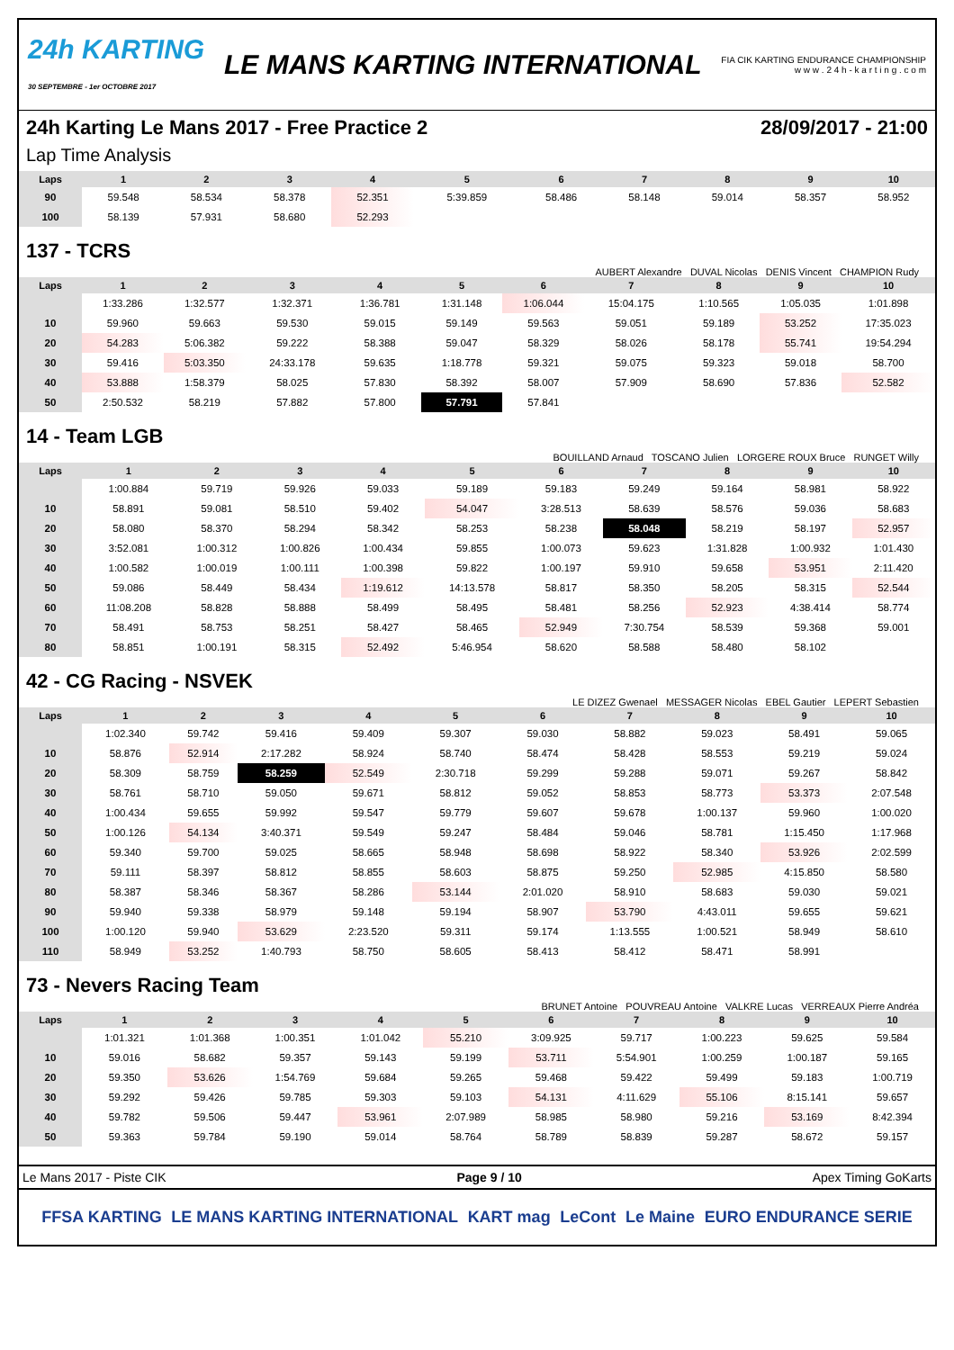24h KARTING
30 SEPTEMBRE - 1er OCTOBRE 2017
LE MANS KARTING INTERNATIONAL
FIA CIK KARTING ENDURANCE CHAMPIONSHIP
w w w . 2 4 h - k a r t i n g . c o m
24h Karting Le Mans 2017 - Free Practice 2 28/09/2017 - 21:00
Lap Time Analysis
| Laps | 1 | 2 | 3 | 4 | 5 | 6 | 7 | 8 | 9 | 10 |
| --- | --- | --- | --- | --- | --- | --- | --- | --- | --- | --- |
| 90 | 59.548 | 58.534 | 58.378 | 52.351 | 5:39.859 | 58.486 | 58.148 | 59.014 | 58.357 | 58.952 |
| 100 | 58.139 | 57.931 | 58.680 | 52.293 | | | | | | |
137 - TCRS
AUBERT Alexandre DUVAL Nicolas DENIS Vincent CHAMPION Rudy
| Laps | 1 | 2 | 3 | 4 | 5 | 6 | 7 | 8 | 9 | 10 |
| --- | --- | --- | --- | --- | --- | --- | --- | --- | --- | --- |
| | 1:33.286 | 1:32.577 | 1:32.371 | 1:36.781 | 1:31.148 | 1:06.044 | 15:04.175 | 1:10.565 | 1:05.035 | 1:01.898 |
| 10 | 59.960 | 59.663 | 59.530 | 59.015 | 59.149 | 59.563 | 59.051 | 59.189 | 53.252 | 17:35.023 |
| 20 | 54.283 | 5:06.382 | 59.222 | 58.388 | 59.047 | 58.329 | 58.026 | 58.178 | 55.741 | 19:54.294 |
| 30 | 59.416 | 5:03.350 | 24:33.178 | 59.635 | 1:18.778 | 59.321 | 59.075 | 59.323 | 59.018 | 58.700 |
| 40 | 53.888 | 1:58.379 | 58.025 | 57.830 | 58.392 | 58.007 | 57.909 | 58.690 | 57.836 | 52.582 |
| 50 | 2:50.532 | 58.219 | 57.882 | 57.800 | 57.791 | 57.841 | | | | |
14 - Team LGB
BOUILLAND Arnaud TOSCANO Julien LORGERE ROUX Bruce RUNGET Willy
| Laps | 1 | 2 | 3 | 4 | 5 | 6 | 7 | 8 | 9 | 10 |
| --- | --- | --- | --- | --- | --- | --- | --- | --- | --- | --- |
| | 1:00.884 | 59.719 | 59.926 | 59.033 | 59.189 | 59.183 | 59.249 | 59.164 | 58.981 | 58.922 |
| 10 | 58.891 | 59.081 | 58.510 | 59.402 | 54.047 | 3:28.513 | 58.639 | 58.576 | 59.036 | 58.683 |
| 20 | 58.080 | 58.370 | 58.294 | 58.342 | 58.253 | 58.238 | 58.048 | 58.219 | 58.197 | 52.957 |
| 30 | 3:52.081 | 1:00.312 | 1:00.826 | 1:00.434 | 59.855 | 1:00.073 | 59.623 | 1:31.828 | 1:00.932 | 1:01.430 |
| 40 | 1:00.582 | 1:00.019 | 1:00.111 | 1:00.398 | 59.822 | 1:00.197 | 59.910 | 59.658 | 53.951 | 2:11.420 |
| 50 | 59.086 | 58.449 | 58.434 | 1:19.612 | 14:13.578 | 58.817 | 58.350 | 58.205 | 58.315 | 52.544 |
| 60 | 11:08.208 | 58.828 | 58.888 | 58.499 | 58.495 | 58.481 | 58.256 | 52.923 | 4:38.414 | 58.774 |
| 70 | 58.491 | 58.753 | 58.251 | 58.427 | 58.465 | 52.949 | 7:30.754 | 58.539 | 59.368 | 59.001 |
| 80 | 58.851 | 1:00.191 | 58.315 | 52.492 | 5:46.954 | 58.620 | 58.588 | 58.480 | 58.102 | |
42 - CG Racing - NSVEK
LE DIZEZ Gwenael MESSAGER Nicolas EBEL Gautier LEPERT Sebastien
| Laps | 1 | 2 | 3 | 4 | 5 | 6 | 7 | 8 | 9 | 10 |
| --- | --- | --- | --- | --- | --- | --- | --- | --- | --- | --- |
| | 1:02.340 | 59.742 | 59.416 | 59.409 | 59.307 | 59.030 | 58.882 | 59.023 | 58.491 | 59.065 |
| 10 | 58.876 | 52.914 | 2:17.282 | 58.924 | 58.740 | 58.474 | 58.428 | 58.553 | 59.219 | 59.024 |
| 20 | 58.309 | 58.759 | 58.259 | 52.549 | 2:30.718 | 59.299 | 59.288 | 59.071 | 59.267 | 58.842 |
| 30 | 58.761 | 58.710 | 59.050 | 59.671 | 58.812 | 59.052 | 58.853 | 58.773 | 53.373 | 2:07.548 |
| 40 | 1:00.434 | 59.655 | 59.992 | 59.547 | 59.779 | 59.607 | 59.678 | 1:00.137 | 59.960 | 1:00.020 |
| 50 | 1:00.126 | 54.134 | 3:40.371 | 59.549 | 59.247 | 58.484 | 59.046 | 58.781 | 1:15.450 | 1:17.968 |
| 60 | 59.340 | 59.700 | 59.025 | 58.665 | 58.948 | 58.698 | 58.922 | 58.340 | 53.926 | 2:02.599 |
| 70 | 59.111 | 58.397 | 58.812 | 58.855 | 58.603 | 58.875 | 59.250 | 52.985 | 4:15.850 | 58.580 |
| 80 | 58.387 | 58.346 | 58.367 | 58.286 | 53.144 | 2:01.020 | 58.910 | 58.683 | 59.030 | 59.021 |
| 90 | 59.940 | 59.338 | 58.979 | 59.148 | 59.194 | 58.907 | 53.790 | 4:43.011 | 59.655 | 59.621 |
| 100 | 1:00.120 | 59.940 | 53.629 | 2:23.520 | 59.311 | 59.174 | 1:13.555 | 1:00.521 | 58.949 | 58.610 |
| 110 | 58.949 | 53.252 | 1:40.793 | 58.750 | 58.605 | 58.413 | 58.412 | 58.471 | 58.991 | |
73 - Nevers Racing Team
BRUNET Antoine POUVREAU Antoine VALKRE Lucas VERREAUX Pierre Andréa
| Laps | 1 | 2 | 3 | 4 | 5 | 6 | 7 | 8 | 9 | 10 |
| --- | --- | --- | --- | --- | --- | --- | --- | --- | --- | --- |
| | 1:01.321 | 1:01.368 | 1:00.351 | 1:01.042 | 55.210 | 3:09.925 | 59.717 | 1:00.223 | 59.625 | 59.584 |
| 10 | 59.016 | 58.682 | 59.357 | 59.143 | 59.199 | 53.711 | 5:54.901 | 1:00.259 | 1:00.187 | 59.165 |
| 20 | 59.350 | 53.626 | 1:54.769 | 59.684 | 59.265 | 59.468 | 59.422 | 59.499 | 59.183 | 1:00.719 |
| 30 | 59.292 | 59.426 | 59.785 | 59.303 | 59.103 | 54.131 | 4:11.629 | 55.106 | 8:15.141 | 59.657 |
| 40 | 59.782 | 59.506 | 59.447 | 53.961 | 2:07.989 | 58.985 | 58.980 | 59.216 | 53.169 | 8:42.394 |
| 50 | 59.363 | 59.784 | 59.190 | 59.014 | 58.764 | 58.789 | 58.839 | 59.287 | 58.672 | 59.157 |
Le Mans 2017 - Piste CIK Page 9 / 10 Apex Timing GoKarts
FFSA KARTING LE MANS KARTING INTERNATIONAL KART mag LeCont Le Maine EURO ENDURANCE SERIE